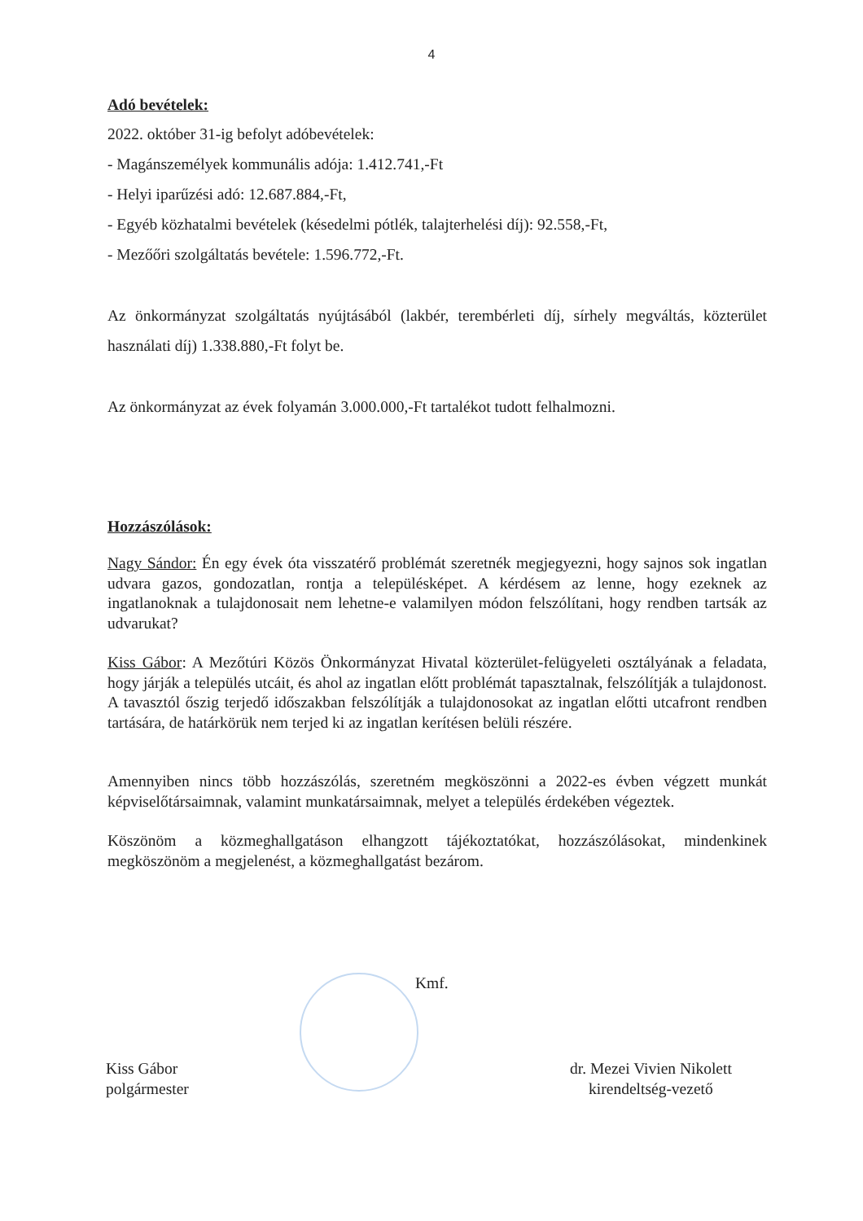4
Adó bevételek:
2022. október 31-ig befolyt adóbevételek:
- Magánszemélyek kommunális adója: 1.412.741,-Ft
- Helyi iparűzési adó: 12.687.884,-Ft,
- Egyéb közhatalmi bevételek (késedelmi pótlék, talajterhelési díj): 92.558,-Ft,
- Mezőőri szolgáltatás bevétele: 1.596.772,-Ft.
Az önkormányzat szolgáltatás nyújtásából (lakbér, terembérleti díj, sírhely megváltás, közterület használati díj) 1.338.880,-Ft folyt be.
Az önkormányzat az évek folyamán 3.000.000,-Ft tartalékot tudott felhalmozni.
Hozzászólások:
Nagy Sándor: Én egy évek óta visszatérő problémát szeretnék megjegyezni, hogy sajnos sok ingatlan udvara gazos, gondozatlan, rontja a településképet. A kérdésem az lenne, hogy ezeknek az ingatlanoknak a tulajdonosait nem lehetne-e valamilyen módon felszólítani, hogy rendben tartsák az udvarukat?
Kiss Gábor: A Mezőtúri Közös Önkormányzat Hivatal közterület-felügyeleti osztályának a feladata, hogy járják a település utcáit, és ahol az ingatlan előtt problémát tapasztalnak, felszólítják a tulajdonost. A tavasztól őszig terjedő időszakban felszólítják a tulajdonosokat az ingatlan előtti utcafront rendben tartására, de határkörük nem terjed ki az ingatlan kerítésen belüli részére.
Amennyiben nincs több hozzászólás, szeretném megköszönni a 2022-es évben végzett munkát képviselőtársaimnak, valamint munkatársaimnak, melyet a település érdekében végeztek.
Köszönöm a közmeghallgatáson elhangzott tájékoztatókat, hozzászólásokat, mindenkinek megköszönöm a megjelenést, a közmeghallgatást bezárom.
Kmf.
Kiss Gábor
polgármester
dr. Mezei Vivien Nikolett
kirendeltség-vezető